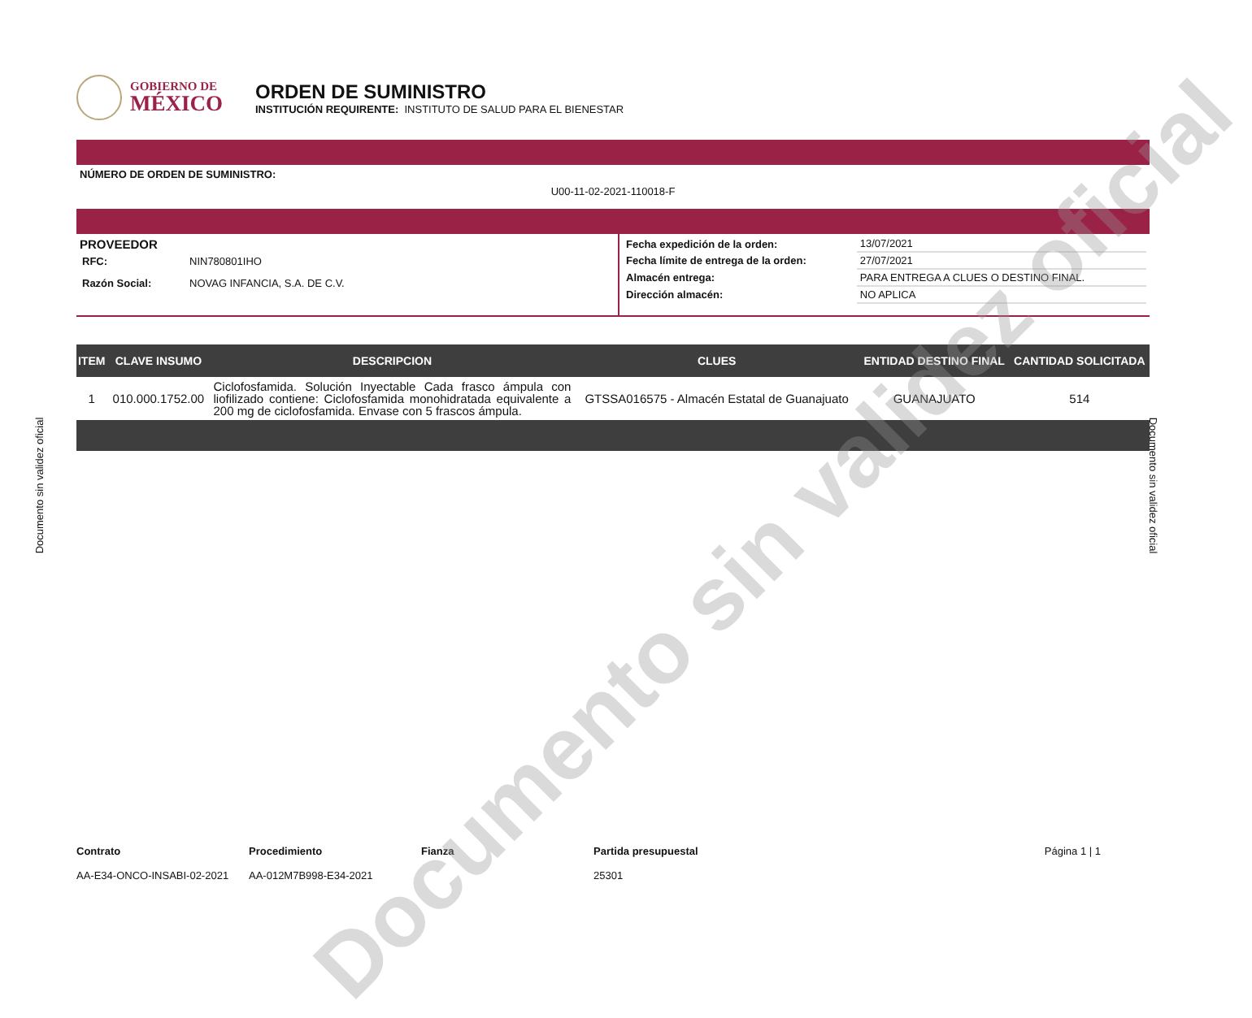GOBIERNO DE
MÉXICO
ORDEN DE SUMINISTRO
INSTITUCIÓN REQUIRENTE: INSTITUTO DE SALUD PARA EL BIENESTAR
NÚMERO DE ORDEN DE SUMINISTRO:
U00-11-02-2021-110018-F
PROVEEDOR
| RFC: | NIN780801IHO |
| Razón Social: | NOVAG INFANCIA, S.A. DE C.V. |
| Fecha expedición de la orden: | 13/07/2021 |
| Fecha límite de entrega de la orden: | 27/07/2021 |
| Almacén entrega: | PARA ENTREGA A CLUES O DESTINO FINAL. |
| Dirección almacén: | NO APLICA |
| ITEM | CLAVE INSUMO | DESCRIPCION | CLUES | ENTIDAD DESTINO FINAL | CANTIDAD SOLICITADA |
| --- | --- | --- | --- | --- | --- |
| 1 | 010.000.1752.00 | Ciclofosfamida. Solución Inyectable Cada frasco ámpula con liofilizado contiene: Ciclofosfamida monohidratada equivalente a 200 mg de ciclofosfamida. Envase con 5 frascos ámpula. | GTSSA016575 - Almacén Estatal de Guanajuato | GUANAJUATO | 514 |
Contrato
AA-E34-ONCO-INSABI-02-2021
Procedimiento
AA-012M7B998-E34-2021
Fianza Partida presupuestal
25301
Página 1 | 1
Documento sin validez oficial Documento sin validez oficial
Documento sin validez oficial